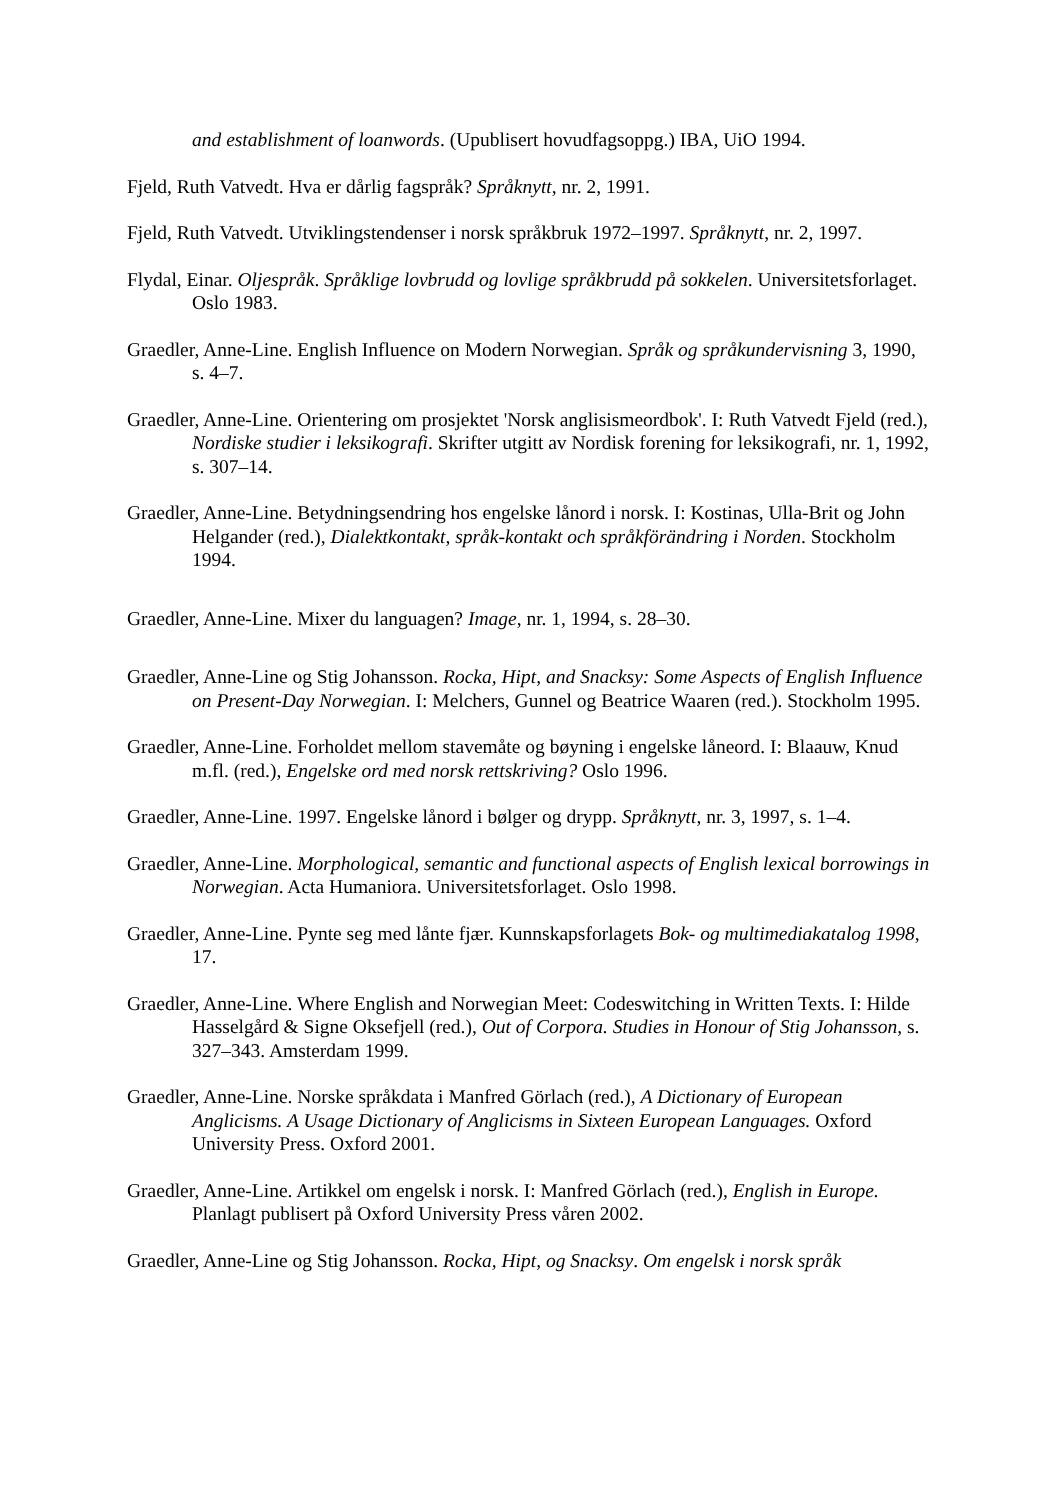and establishment of loanwords. (Upublisert hovudfagsoppg.) IBA, UiO 1994.
Fjeld, Ruth Vatvedt. Hva er dårlig fagspråk? Språknytt, nr. 2, 1991.
Fjeld, Ruth Vatvedt. Utviklingstendenser i norsk språkbruk 1972–1997. Språknytt, nr. 2, 1997.
Flydal, Einar. Oljespråk. Språklige lovbrudd og lovlige språkbrudd på sokkelen. Universitetsforlaget. Oslo 1983.
Graedler, Anne-Line. English Influence on Modern Norwegian. Språk og språkundervisning 3, 1990, s. 4–7.
Graedler, Anne-Line. Orientering om prosjektet 'Norsk anglisismeordbok'. I: Ruth Vatvedt Fjeld (red.), Nordiske studier i leksikografi. Skrifter utgitt av Nordisk forening for leksikografi, nr. 1, 1992, s. 307–14.
Graedler, Anne-Line. Betydningsendring hos engelske lånord i norsk. I: Kostinas, Ulla-Brit og John Helgander (red.), Dialektkontakt, språk-kontakt och språkförändring i Norden. Stockholm 1994.
Graedler, Anne-Line. Mixer du languagen? Image, nr. 1, 1994, s. 28–30.
Graedler, Anne-Line og Stig Johansson. Rocka, Hipt, and Snacksy: Some Aspects of English Influence on Present-Day Norwegian. I: Melchers, Gunnel og Beatrice Waaren (red.). Stockholm 1995.
Graedler, Anne-Line. Forholdet mellom stavemåte og bøyning i engelske låneord. I: Blaauw, Knud m.fl. (red.), Engelske ord med norsk rettskriving? Oslo 1996.
Graedler, Anne-Line. 1997. Engelske lånord i bølger og drypp. Språknytt, nr. 3, 1997, s. 1–4.
Graedler, Anne-Line. Morphological, semantic and functional aspects of English lexical borrowings in Norwegian. Acta Humaniora. Universitetsforlaget. Oslo 1998.
Graedler, Anne-Line. Pynte seg med lånte fjær. Kunnskapsforlagets Bok- og multimediakatalog 1998, 17.
Graedler, Anne-Line. Where English and Norwegian Meet: Codeswitching in Written Texts. I: Hilde Hasselgård & Signe Oksefjell (red.), Out of Corpora. Studies in Honour of Stig Johansson, s. 327–343. Amsterdam 1999.
Graedler, Anne-Line. Norske språkdata i Manfred Görlach (red.), A Dictionary of European Anglicisms. A Usage Dictionary of Anglicisms in Sixteen European Languages. Oxford University Press. Oxford 2001.
Graedler, Anne-Line. Artikkel om engelsk i norsk. I: Manfred Görlach (red.), English in Europe. Planlagt publisert på Oxford University Press våren 2002.
Graedler, Anne-Line og Stig Johansson. Rocka, Hipt, og Snacksy. Om engelsk i norsk språk